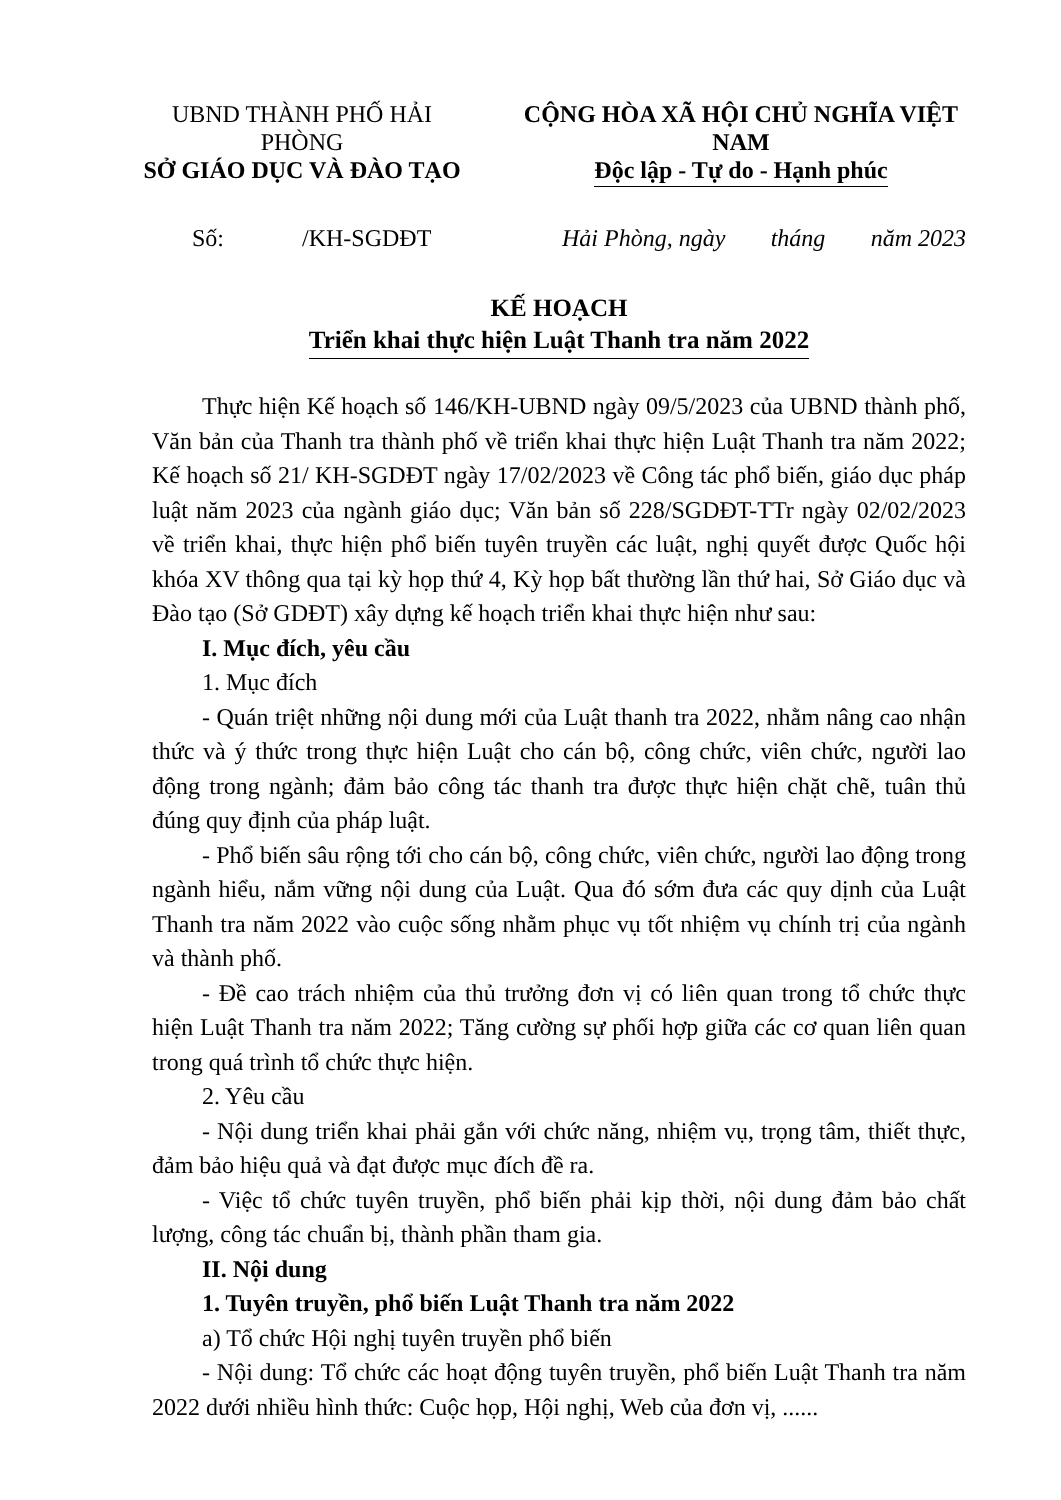UBND THÀNH PHỐ HẢI PHÒNG
SỞ GIÁO DỤC VÀ ĐÀO TẠO
CỘNG HÒA XÃ HỘI CHỦ NGHĨA VIỆT NAM
Độc lập - Tự do - Hạnh phúc
Số: /KH-SGDĐT Hải Phòng, ngày tháng năm 2023
KẾ HOẠCH
Triển khai thực hiện Luật Thanh tra năm 2022
Thực hiện Kế hoạch số 146/KH-UBND ngày 09/5/2023 của UBND thành phố, Văn bản của Thanh tra thành phố về triển khai thực hiện Luật Thanh tra năm 2022; Kế hoạch số 21/ KH-SGDĐT ngày 17/02/2023 về Công tác phổ biến, giáo dục pháp luật năm 2023 của ngành giáo dục; Văn bản số 228/SGDĐT-TTr ngày 02/02/2023 về triển khai, thực hiện phổ biến tuyên truyền các luật, nghị quyết được Quốc hội khóa XV thông qua tại kỳ họp thứ 4, Kỳ họp bất thường lần thứ hai, Sở Giáo dục và Đào tạo (Sở GDĐT) xây dựng kế hoạch triển khai thực hiện như sau:
I. Mục đích, yêu cầu
1. Mục đích
- Quán triệt những nội dung mới của Luật thanh tra 2022, nhằm nâng cao nhận thức và ý thức trong thực hiện Luật cho cán bộ, công chức, viên chức, người lao động trong ngành; đảm bảo công tác thanh tra được thực hiện chặt chẽ, tuân thủ đúng quy định của pháp luật.
- Phổ biến sâu rộng tới cho cán bộ, công chức, viên chức, người lao động trong ngành hiểu, nắm vững nội dung của Luật. Qua đó sớm đưa các quy dịnh của Luật Thanh tra năm 2022 vào cuộc sống nhằm phục vụ tốt nhiệm vụ chính trị của ngành và thành phố.
- Đề cao trách nhiệm của thủ trưởng đơn vị có liên quan trong tổ chức thực hiện Luật Thanh tra năm 2022; Tăng cường sự phối hợp giữa các cơ quan liên quan trong quá trình tổ chức thực hiện.
2. Yêu cầu
- Nội dung triển khai phải gắn với chức năng, nhiệm vụ, trọng tâm, thiết thực, đảm bảo hiệu quả và đạt được mục đích đề ra.
- Việc tổ chức tuyên truyền, phổ biến phải kịp thời, nội dung đảm bảo chất lượng, công tác chuẩn bị, thành phần tham gia.
II. Nội dung
1. Tuyên truyền, phổ biến Luật Thanh tra năm 2022
a) Tổ chức Hội nghị tuyên truyền phổ biến
- Nội dung: Tổ chức các hoạt động tuyên truyền, phổ biến Luật Thanh tra năm 2022 dưới nhiều hình thức: Cuộc họp, Hội nghị, Web của đơn vị, ......